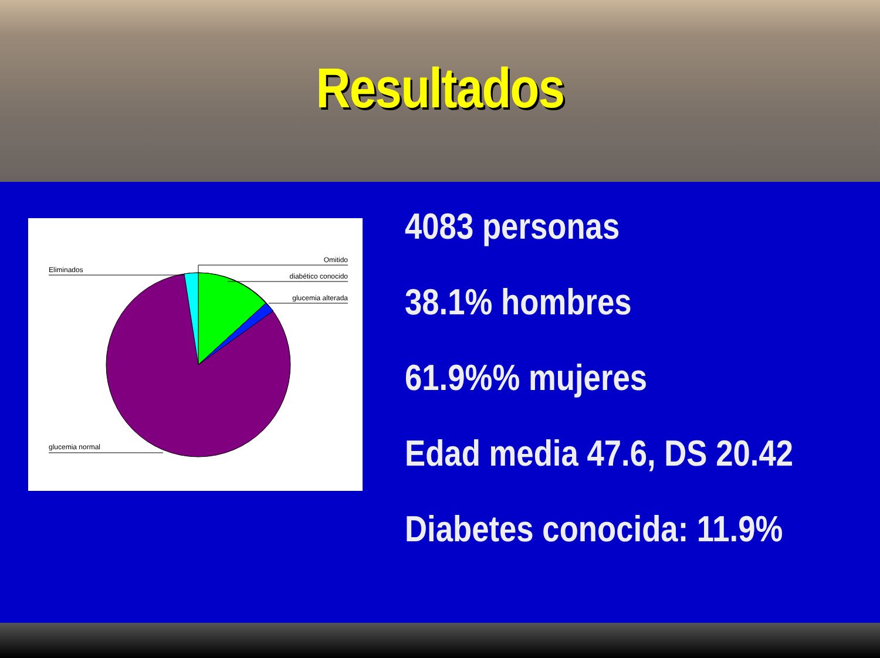Resultados
Omitido
Eliminados
diabético conocido
glucemia alterada
glucemia normal
4083 personas
38.1% hombres
61.9%% mujeres
Edad media 47.6, DS 20.42
Diabetes conocida: 11.9%